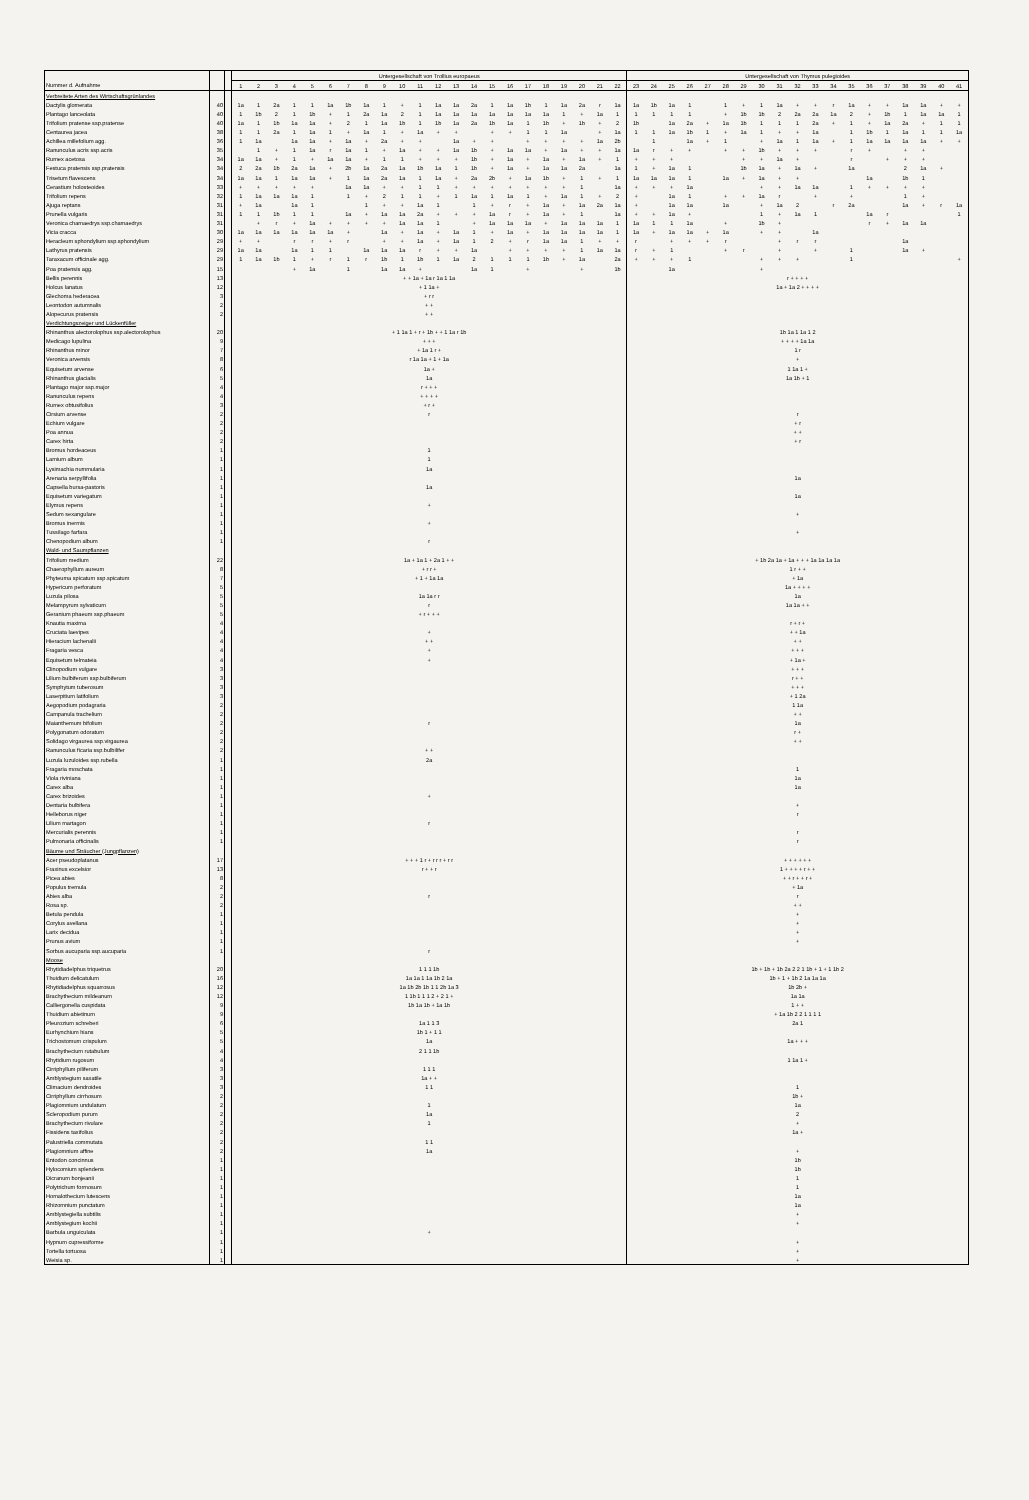| | | | Untergesellschaft von Trollius europaeus | | | | | | | | | | | | | | | | | | | | | | Untergesellschaft von Thymus pulegioides | | | | | | | | | | | | | | | | | | |
| --- | --- | --- | --- | --- | --- | --- | --- | --- | --- | --- | --- | --- | --- | --- | --- | --- | --- | --- | --- | --- | --- | --- | --- | --- | --- | --- | --- | --- | --- | --- | --- | --- | --- | --- | --- | --- | --- | --- | --- | --- | --- | --- | --- |
| Nummer d. Aufnahme | | | 1 | 2 | 3 | 4 | 5 | 6 | 7 | 8 | 9 | 10 | 11 | 12 | 13 | 14 | 15 | 16 | 17 | 18 | 19 | 20 | 21 | 22 | 23 | 24 | 25 | 26 | 27 | 28 | 29 | 30 | 31 | 32 | 33 | 34 | 35 | 36 | 37 | 38 | 39 | 40 | 41 |
| Verbreitete Arten des Wirtschaftsgrünlandes | | | | | | | | | | | | | | | | | | | | | | | | | | | | | | | | | | | | | | | | | | | |
| Dactylis glomerata | 40 | | 1a | 1 | 2a | 1 | 1 | 1a | 1b | 1a | 1 | + | 1 | 1a | 1a | 2a | 1 | 1a | 1b | 1 | 1a | 2a | r | 1a | 1a | 1b | 1a | 1 | | 1 | + | 1 | 1a | + | + | r | 1a | + | + | 1a | 1a | + | + |
| Plantago lanceolata | 40 | | 1 | 1b | 2 | 1 | 1b | + | 1 | 2a | 1a | 2 | 1 | 1a | 1a | 1a | 1a | 1a | 1a | 1a | 1 | + | 1a | 1 | 1 | 1 | 1 | 1 | | + | 1b | 1b | 2 | 2a | 2a | 1a | 2 | + | 1b | 1 | 1a | 1a | 1 |
| Trifolium pratense ssp.pratense | 40 | | 1a | 1 | 1b | 1a | 1a | + | 2 | 1 | 1a | 1b | 1 | 1b | 1a | 2a | 1b | 1a | 1 | 1b | + | 1b | + | 2 | 1b | | 1a | 2a | + | 1a | 1b | 1 | 1 | 1 | 2a | + | 1 | + | 1a | 2a | + | 1 | 1 |
| Centaurea jacea | 38 | | 1 | 1 | 2a | 1 | 1a | 1 | + | 1a | 1 | + | 1a | + | + | | + | + | 1 | 1 | 1a | | + | 1a | 1 | 1 | 1a | 1b | 1 | + | 1a | 1 | + | + | 1a | | 1 | 1b | 1 | 1a | 1 | 1 | 1a |
| Achillea millefolium agg. | 36 | | 1 | 1a | | 1a | 1a | + | 1a | + | 2a | + | + | | 1a | + | + | | + | + | + | + | 1a | 2b | | 1 | | 1a | + | 1 | | + | 1a | 1 | 1a | + | 1 | 1a | 1a | 1a | 1a | + | + |
| Ranunculus acris ssp.acris | 35 | | | 1 | + | 1 | 1a | r | 1a | 1 | + | 1a | + | + | 1a | 1b | + | 1a | 1a | + | 1a | + | + | 1a | 1a | r | + | + | | + | + | 1b | + | + | + | | r | + | | + | + | | |
| Rumex acetosa | 34 | | 1a | 1a | + | 1 | + | 1a | 1a | + | 1 | 1 | + | + | + | 1b | + | 1a | + | 1a | + | 1a | + | 1 | + | + | + | | | | + | + | 1a | + | | | r | | + | + | + | | |
| Festuca pratensis ssp.pratensis | 34 | | 2 | 2a | 1b | 2a | 1a | + | 2b | 1a | 2a | 1a | 1b | 1a | 1 | 1b | + | 1a | + | 1a | 1a | 2a | | 1a | 1 | + | 1a | 1 | | | 1b | 1a | + | 1a | + | | 1a | | | 2 | 1a | + | |
| Trisetum flavescens | 34 | | 1a | 1a | 1 | 1a | 1a | + | 1 | 1a | 2a | 1a | 1 | 1a | + | 2a | 2b | + | 1a | 1b | + | 1 | + | 1 | 1a | 1a | 1a | 1 | | 1a | + | 1a | + | + | | | | 1a | | 1b | 1 | | |
| Cerastium holosteoides | 33 | | + | + | + | + | + | | 1a | 1a | + | + | 1 | 1 | + | + | + | + | + | + | + | 1 | | 1a | + | + | + | 1a | | | | + | + | 1a | 1a | | 1 | + | + | + | + | | |
| Trifolium repens | 32 | | 1 | 1a | 1a | 1a | 1 | | 1 | + | 2 | 1 | 1 | + | 1 | 1a | 1 | 1a | 1 | + | 1a | 1 | + | 2 | + | | 1a | 1 | | + | + | 1a | r | | + | | + | | | 1 | + | | |
| Ajuga reptans | 31 | | + | 1a | | 1a | 1 | | | 1 | + | + | 1a | 1 | | 1 | + | r | + | 1a | + | 1a | 2a | 1a | + | | 1a | 1a | | 1a | | + | 1a | 2 | | r | 2a | | | 1a | + | r | 1a |
| Prunella vulgaris | 31 | | 1 | 1 | 1b | 1 | 1 | | 1a | + | 1a | 1a | 2a | + | + | + | 1a | r | + | 1a | + | 1 | | 1a | + | + | 1a | + | | | | 1 | + | 1a | 1 | | | 1a | r | | | | 1 |
| Veronica chamaedrys ssp.chamaedrys | 31 | | | + | r | + | 1a | + | + | + | + | 1a | 1a | 1 | | + | 1a | 1a | 1a | + | 1a | 1a | 1a | 1 | 1a | 1 | 1 | 1a | | + | | 1b | + | | | | | r | + | 1a | 1a | | |
| Vicia cracca | 30 | | 1a | 1a | 1a | 1a | 1a | 1a | + | | 1a | + | 1a | + | 1a | 1 | + | 1a | + | 1a | 1a | 1a | 1a | 1 | 1a | + | 1a | 1a | + | 1a | | + | + | | 1a | | | | | | | | |
| Heracleum sphondylium ssp.sphondylium | 29 | | + | + | | r | r | + | r | | + | + | 1a | + | 1a | 1 | 2 | + | r | 1a | 1a | 1 | + | + | r | | + | + | + | r | | | + | r | r | | | | | 1a | | | |
| Lathyrus pratensis | 29 | | 1a | 1a | | 1a | 1 | 1 | | 1a | 1a | 1a | r | + | + | 1a | | + | + | + | + | 1 | 1a | 1a | r | + | 1 | | | + | r | | + | | + | | 1 | | | 1a | + | | |
| Taraxacum officinale agg. | 29 | | 1 | 1a | 1b | 1 | + | r | 1 | r | 1b | 1 | 1b | 1 | 1a | 2 | 1 | 1 | 1 | 1b | + | 1a | | 2a | + | + | + | 1 | | | | + | + | + | | | 1 | | | | | | + |
| Poa pratensis agg. | 15 | | | | | + | 1a | | 1 | | 1a | 1a | + | | | 1a | 1 | | + | | | + | | 1b | | | 1a | | | | | + | | | | | | | | | | | |
| Bellis perennis | 13 | | + + 1a + 1a r 1a 1 1a | | | | | | | | | | | | | | | | | | | | | | r + + + + | | | | | | | | | | | | | | | | | | |
| Holcus lanatus | 12 | | + 1 1a + | | | | | | | | | | | | | | | | | | | | | | 1a + 1a 2 + + + + | | | | | | | | | | | | | | | | | | |
| Glechoma hederacea | 3 | | + r r | | | | | | | | | | | | | | | | | | | | | | | | | | | | | | | | | | | | | | | | |
| Leontodon autumnalis | 2 | | + + | | | | | | | | | | | | | | | | | | | | | | | | | | | | | | | | | | | | | | | | |
| Alopecurus pratensis | 2 | | + + | | | | | | | | | | | | | | | | | | | | | | | | | | | | | | | | | | | | | | | | |
| Verdichtungszeiger und Lückenfüller | | | | | | | | | | | | | | | | | | | | | | | | | | | | | | | | | | | | | | | | | | | |
| Rhinanthus alectorolophus ssp.alectorolophus | 20 | | + 1 1a 1 + r + 1b + + 1 1a r 1b | | | | | | | | | | | | | | | | | | | | | | 1b 1a 1 1a 1 2 | | | | | | | | | | | | | | | | | | |
| Medicago lupulina | 9 | | + + + | | | | | | | | | | | | | | | | | | | | | | + + + + 1a 1a | | | | | | | | | | | | | | | | | | |
| Rhinanthus minor | 7 | | + 1a 1 r + | | | | | | | | | | | | | | | | | | | | | | 1 r | | | | | | | | | | | | | | | | | | |
| Veronica arvensis | 8 | | r 1a 1a + 1 + 1a | | | | | | | | | | | | | | | | | | | | | | + | | | | | | | | | | | | | | | | | | |
| Equisetum arvense | 6 | | 1a + | | | | | | | | | | | | | | | | | | | | | | 1 1a 1 + | | | | | | | | | | | | | | | | | | |
| Rhinanthus glacialis | 5 | | 1a | | | | | | | | | | | | | | | | | | | | | | 1a 1b + 1 | | | | | | | | | | | | | | | | | | |
| Plantago major ssp.major | 4 | | r + + + | | | | | | | | | | | | | | | | | | | | | | | | | | | | | | | | | | | | | | | | |
| Ranunculus repens | 4 | | + + + + | | | | | | | | | | | | | | | | | | | | | | | | | | | | | | | | | | | | | | | | |
| Rumex obtusifolius | 3 | | + r + | | | | | | | | | | | | | | | | | | | | | | | | | | | | | | | | | | | | | | | | |
| Cirsium arvense | 2 | | r | | | | | | | | | | | | | | | | | | | | | | r | | | | | | | | | | | | | | | | | | |
| Echium vulgare | 2 | | | | | | | | | | | | | | | | | | | | | | | | + r | | | | | | | | | | | | | | | | | | |
| Poa annua | 2 | | | | | | | | | | | | | | | | | | | | | | | | + + | | | | | | | | | | | | | | | | | | |
| Carex hirta | 2 | | | | | | | | | | | | | | | | | | | | | | | | + r | | | | | | | | | | | | | | | | | | |
| Bromus hordeaceus | 1 | | 1 | | | | | | | | | | | | | | | | | | | | | | | | | | | | | | | | | | | | | | | | |
| Lamium album | 1 | | 1 | | | | | | | | | | | | | | | | | | | | | | | | | | | | | | | | | | | | | | | | |
| Lysimachia nummularia | 1 | | 1a | | | | | | | | | | | | | | | | | | | | | | | | | | | | | | | | | | | | | | | | |
| Arenaria serpyllifolia | 1 | | | | | | | | | | | | | | | | | | | | | | | | 1a | | | | | | | | | | | | | | | | | | |
| Capsella bursa-pastoris | 1 | | 1a | | | | | | | | | | | | | | | | | | | | | | | | | | | | | | | | | | | | | | | | |
| Equisetum variegatum | 1 | | | | | | | | | | | | | | | | | | | | | | | | 1a | | | | | | | | | | | | | | | | | | |
| Elymus repens | 1 | | + | | | | | | | | | | | | | | | | | | | | | | | | | | | | | | | | | | | | | | | | |
| Sedum sexangulare | 1 | | | | | | | | | | | | | | | | | | | | | | | | + | | | | | | | | | | | | | | | | | | |
| Bromus inermis | 1 | | + | | | | | | | | | | | | | | | | | | | | | | | | | | | | | | | | | | | | | | | | |
| Tussilago farfara | 1 | | | | | | | | | | | | | | | | | | | | | | | | + | | | | | | | | | | | | | | | | | | |
| Chenopodium album | 1 | | r | | | | | | | | | | | | | | | | | | | | | | | | | | | | | | | | | | | | | | | | |
| Wald- und Saumpflanzen | | | | | | | | | | | | | | | | | | | | | | | | | | | | | | | | | | | | | | | | | | | |
| Trifolium medium | 22 | | 1a + 1a 1 + 2a 1 + + | | | | | | | | | | | | | | | | | | | | | | + 1b 2a 1a + 1a + + + 1a 1a 1a 1a | | | | | | | | | | | | | | | | | | |
| Chaerophyllum aureum | 8 | | + r r + | | | | | | | | | | | | | | | | | | | | | | 1 r + + | | | | | | | | | | | | | | | | | | |
| Phyteuma spicatum ssp.spicatum | 7 | | + 1 + 1a 1a | | | | | | | | | | | | | | | | | | | | | | + 1a | | | | | | | | | | | | | | | | | | |
| Hypericum perforatum | 5 | | | | | | | | | | | | | | | | | | | | | | | | 1a + + + + | | | | | | | | | | | | | | | | | | |
| Luzula pilosa | 5 | | 1a 1a r r | | | | | | | | | | | | | | | | | | | | | | 1a | | | | | | | | | | | | | | | | | | |
| Melampyrum sylvaticum | 5 | | r | | | | | | | | | | | | | | | | | | | | | | 1a 1a + + | | | | | | | | | | | | | | | | | | |
| Geranium phaeum ssp.phaeum | 5 | | + r + + + | | | | | | | | | | | | | | | | | | | | | | | | | | | | | | | | | | | | | | | | |
| Knautia maxima | 4 | | | | | | | | | | | | | | | | | | | | | | | | r + r + | | | | | | | | | | | | | | | | | | |
| Cruciata laevipes | 4 | | + | | | | | | | | | | | | | | | | | | | | | | + + 1a | | | | | | | | | | | | | | | | | | |
| Hieracium lachenalii | 4 | | + + | | | | | | | | | | | | | | | | | | | | | | + + | | | | | | | | | | | | | | | | | | |
| Fragaria vesca | 4 | | + | | | | | | | | | | | | | | | | | | | | | | + + + | | | | | | | | | | | | | | | | | | |
| Equisetum telmateia | 4 | | + | | | | | | | | | | | | | | | | | | | | | | + 1a + | | | | | | | | | | | | | | | | | | |
| Clinopodium vulgare | 3 | | | | | | | | | | | | | | | | | | | | | | | | + + + | | | | | | | | | | | | | | | | | | |
| Lilium bulbiferum ssp.bulbiferum | 3 | | | | | | | | | | | | | | | | | | | | | | | | r + + | | | | | | | | | | | | | | | | | | |
| Symphytum tuberosum | 3 | | | | | | | | | | | | | | | | | | | | | | | | + + + | | | | | | | | | | | | | | | | | | |
| Laserpitium latifolium | 3 | | | | | | | | | | | | | | | | | | | | | | | | + 1 2a | | | | | | | | | | | | | | | | | | |
| Aegopodium podagraria | 2 | | | | | | | | | | | | | | | | | | | | | | | | 1 1a | | | | | | | | | | | | | | | | | | |
| Campanula trachelium | 2 | | | | | | | | | | | | | | | | | | | | | | | | + + | | | | | | | | | | | | | | | | | | |
| Maianthemum bifolium | 2 | | r | | | | | | | | | | | | | | | | | | | | | | 1a | | | | | | | | | | | | | | | | | | |
| Polygonatum odoratum | 2 | | | | | | | | | | | | | | | | | | | | | | | | r + | | | | | | | | | | | | | | | | | | |
| Solidago virgaurea ssp.virgaurea | 2 | | | | | | | | | | | | | | | | | | | | | | | | + + | | | | | | | | | | | | | | | | | | |
| Ranunculus ficaria ssp.bulbilifer | 2 | | + + | | | | | | | | | | | | | | | | | | | | | | | | | | | | | | | | | | | | | | | | |
| Luzula luzuloides ssp.rubella | 1 | | 2a | | | | | | | | | | | | | | | | | | | | | | | | | | | | | | | | | | | | | | | | |
| Fragaria moschata | 1 | | | | | | | | | | | | | | | | | | | | | | | | 1 | | | | | | | | | | | | | | | | | | |
| Viola riviniana | 1 | | | | | | | | | | | | | | | | | | | | | | | | 1a | | | | | | | | | | | | | | | | | | |
| Carex alba | 1 | | | | | | | | | | | | | | | | | | | | | | | | 1a | | | | | | | | | | | | | | | | | | |
| Carex brizoides | 1 | | + | | | | | | | | | | | | | | | | | | | | | | | | | | | | | | | | | | | | | | | | |
| Dentaria bulbifera | 1 | | | | | | | | | | | | | | | | | | | | | | | | + | | | | | | | | | | | | | | | | | | |
| Helleborus niger | 1 | | | | | | | | | | | | | | | | | | | | | | | | r | | | | | | | | | | | | | | | | | | |
| Lilium martagon | 1 | | r | | | | | | | | | | | | | | | | | | | | | | | | | | | | | | | | | | | | | | | | |
| Mercurialis perennis | 1 | | | | | | | | | | | | | | | | | | | | | | | | r | | | | | | | | | | | | | | | | | | |
| Pulmonaria officinalis | 1 | | | | | | | | | | | | | | | | | | | | | | | | r | | | | | | | | | | | | | | | | | | |
| Bäume und Sträucher (Jungpflanzen) | | | | | | | | | | | | | | | | | | | | | | | | | | | | | | | | | | | | | | | | | | | |
| Acer pseudoplatanus | 17 | | + + + 1 r + r r r + r r | | | | | | | | | | | | | | | | | | | | | | + + + + + + | | | | | | | | | | | | | | | | | | |
| Fraxinus excelsior | 13 | | r + + r | | | | | | | | | | | | | | | | | | | | | | 1 + + + + r + + | | | | | | | | | | | | | | | | | | |
| Picea abies | 8 | | | | | | | | | | | | | | | | | | | | | | | | + + r + + r + | | | | | | | | | | | | | | | | | | |
| Populus tremula | 2 | | | | | | | | | | | | | | | | | | | | | | | | + 1a | | | | | | | | | | | | | | | | | | |
| Abies alba | 2 | | r | | | | | | | | | | | | | | | | | | | | | | r | | | | | | | | | | | | | | | | | | |
| Rosa sp. | 2 | | | | | | | | | | | | | | | | | | | | | | | | + + | | | | | | | | | | | | | | | | | | |
| Betula pendula | 1 | | | | | | | | | | | | | | | | | | | | | | | | + | | | | | | | | | | | | | | | | | | |
| Corylus avellana | 1 | | | | | | | | | | | | | | | | | | | | | | | | + | | | | | | | | | | | | | | | | | | |
| Larix decidua | 1 | | | | | | | | | | | | | | | | | | | | | | | | + | | | | | | | | | | | | | | | | | | |
| Prunus avium | 1 | | | | | | | | | | | | | | | | | | | | | | | | + | | | | | | | | | | | | | | | | | | |
| Sorbus aucuparia ssp.aucuparia | 1 | | r | | | | | | | | | | | | | | | | | | | | | | | | | | | | | | | | | | | | | | | | |
| Moose | | | | | | | | | | | | | | | | | | | | | | | | | | | | | | | | | | | | | | | | | | | |
| Rhytidiadelphus triquetrus | 20 | | 1 1 1 1b | | | | | | | | | | | | | | | | | | | | | | 1b + 1b + 1b 2a 2 2 1 1b + 1 + 1 1b 2 | | | | | | | | | | | | | | | | | | |
| Thuidium delicatulum | 16 | | 1a 1a 1 1a 1b 2 1a | | | | | | | | | | | | | | | | | | | | | | 1b + 1 + 1b 2 1a 1a 1a | | | | | | | | | | | | | | | | | | |
| Rhytidiadelphus squarrosus | 12 | | 1a 1b 2b 1b 1 1 2b 1a 3 | | | | | | | | | | | | | | | | | | | | | | 1b 2b + | | | | | | | | | | | | | | | | | | |
| Brachythecium mildeanum | 12 | | 1 1b 1 1 1 2 + 2 1 + | | | | | | | | | | | | | | | | | | | | | | 1a 1a | | | | | | | | | | | | | | | | | | |
| Calliergonella cuspidata | 9 | | 1b 1a 1b + 1a 1b | | | | | | | | | | | | | | | | | | | | | | 1 + + | | | | | | | | | | | | | | | | | | |
| Thuidium abietinum | 9 | | | | | | | | | | | | | | | | | | | | | | | | + 1a 1b 2 2 1 1 1 1 | | | | | | | | | | | | | | | | | | |
| Pleurozium schreberi | 6 | | 1a 1 1 3 | | | | | | | | | | | | | | | | | | | | | | 2a 1 | | | | | | | | | | | | | | | | | | |
| Eurhynchium hians | 5 | | 1b 1 + 1 1 | | | | | | | | | | | | | | | | | | | | | | | | | | | | | | | | | | | | | | | | |
| Trichostomum crispulum | 5 | | 1a | | | | | | | | | | | | | | | | | | | | | | 1a + + + | | | | | | | | | | | | | | | | | | |
| Brachythecium rutabulum | 4 | | 2 1 1 1b | | | | | | | | | | | | | | | | | | | | | | | | | | | | | | | | | | | | | | | | |
| Rhytidium rugosum | 4 | | | | | | | | | | | | | | | | | | | | | | | | 1 1a 1 + | | | | | | | | | | | | | | | | | | |
| Cirriphyllum piliferum | 3 | | 1 1 1 | | | | | | | | | | | | | | | | | | | | | | | | | | | | | | | | | | | | | | | | |
| Amblystegium saxatile | 3 | | 1a + + | | | | | | | | | | | | | | | | | | | | | | | | | | | | | | | | | | | | | | | | |
| Climacium dendroides | 3 | | 1 1 | | | | | | | | | | | | | | | | | | | | | | 1 | | | | | | | | | | | | | | | | | | |
| Cirriphyllum cirrhosum | 2 | | | | | | | | | | | | | | | | | | | | | | | | 1b + | | | | | | | | | | | | | | | | | | |
| Plagiomnium undulatum | 2 | | 1 | | | | | | | | | | | | | | | | | | | | | | 1a | | | | | | | | | | | | | | | | | | |
| Scleropodium purum | 2 | | 1a | | | | | | | | | | | | | | | | | | | | | | 2 | | | | | | | | | | | | | | | | | | |
| Brachythecium rivulare | 2 | | 1 | | | | | | | | | | | | | | | | | | | | | | + | | | | | | | | | | | | | | | | | | |
| Fissidens taxifolius | 2 | | | | | | | | | | | | | | | | | | | | | | | | 1a + | | | | | | | | | | | | | | | | | | |
| Palustriella commutata | 2 | | 1 1 | | | | | | | | | | | | | | | | | | | | | | | | | | | | | | | | | | | | | | | | |
| Plagiomnium affine | 2 | | 1a | | | | | | | | | | | | | | | | | | | | | | + | | | | | | | | | | | | | | | | | | |
| Entodon concinnus | 1 | | | | | | | | | | | | | | | | | | | | | | | | 1b | | | | | | | | | | | | | | | | | | |
| Hylocomium splendens | 1 | | | | | | | | | | | | | | | | | | | | | | | | 1b | | | | | | | | | | | | | | | | | | |
| Dicranum bonjeanii | 1 | | | | | | | | | | | | | | | | | | | | | | | | 1 | | | | | | | | | | | | | | | | | | |
| Polytrichum formosum | 1 | | | | | | | | | | | | | | | | | | | | | | | | 1 | | | | | | | | | | | | | | | | | | |
| Homalothecium lutescens | 1 | | | | | | | | | | | | | | | | | | | | | | | | 1a | | | | | | | | | | | | | | | | | | |
| Rhizomnium punctatum | 1 | | | | | | | | | | | | | | | | | | | | | | | | 1a | | | | | | | | | | | | | | | | | | |
| Amblystegiella subtilis | 1 | | | | | | | | | | | | | | | | | | | | | | | | + | | | | | | | | | | | | | | | | | | |
| Amblystegium kochii | 1 | | | | | | | | | | | | | | | | | | | | | | | | + | | | | | | | | | | | | | | | | | | |
| Barbula unguiculata | 1 | | + | | | | | | | | | | | | | | | | | | | | | | | | | | | | | | | | | | | | | | | | |
| Hypnum cupressiforme | 1 | | | | | | | | | | | | | | | | | | | | | | | | + | | | | | | | | | | | | | | | | | | |
| Tortella tortuosa | 1 | | | | | | | | | | | | | | | | | | | | | | | | + | | | | | | | | | | | | | | | | | | |
| Weisia sp. | 1 | | | | | | | | | | | | | | | | | | | | | | | | + | | | | | | | | | | | | | | | | | | |